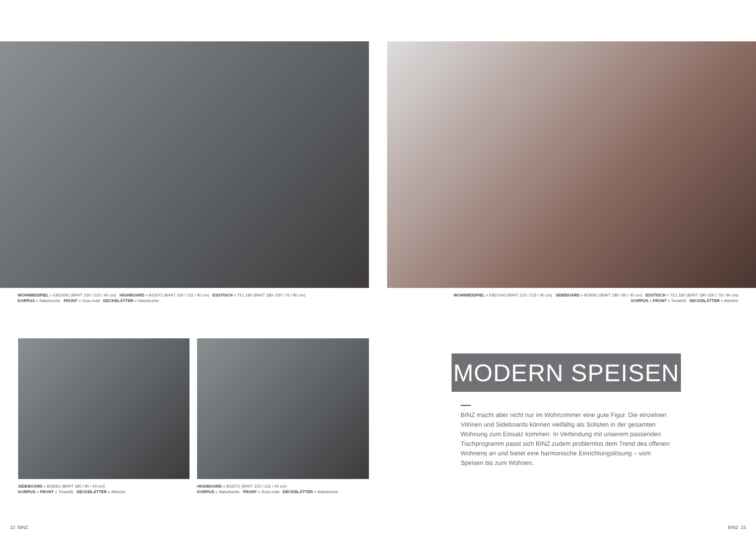WOHNBEISPIEL » EB15041 (B/H/T 150 / 215 / 40 cm) HIGHBOARD » B15072 (B/H/T 150 / 131 / 40 cm) ESSTISCH » TE1.180 (B/H/T 180–230 / 76 / 90 cm)
KORPUS » Naturbuche FRONT » Grau matt DECKBLÄTTER » Naturbuche
SIDEBOARD » B18061 (B/H/T 180 / 90 / 40 cm)
KORPUS » FRONT » Tonweiß DECKBLÄTTER » Alteiche
HIGHBOARD » B15071 (B/H/T 150 / 131 / 40 cm)
KORPUS » Naturbuche FRONT » Grau matt DECKBLÄTTER » Naturbuche
22 BINZ
WOHNBEISPIEL » EB21040 (B/H/T 210 / 215 / 40 cm) SIDEBOARD » B18061 (B/H/T 180 / 90 / 40 cm) ESSTISCH » TE1.180 (B/H/T 180–230 / 76 / 90 cm)
KORPUS » FRONT » Tonweiß DECKBLÄTTER » Alteiche
MODERN SPEISEN
BINZ macht aber nicht nur im Wohnzimmer eine gute Figur. Die einzelnen Vitrinen und Sideboards können vielfältig als Solisten in der gesamten Wohnung zum Einsatz kommen. In Verbindung mit unserem passenden Tischprogramm passt sich BINZ zudem problemlos dem Trend des offenen Wohnens an und bietet eine harmo­nische Einrichtungslösung – vom Speisen bis zum Wohnen.
BINZ 23